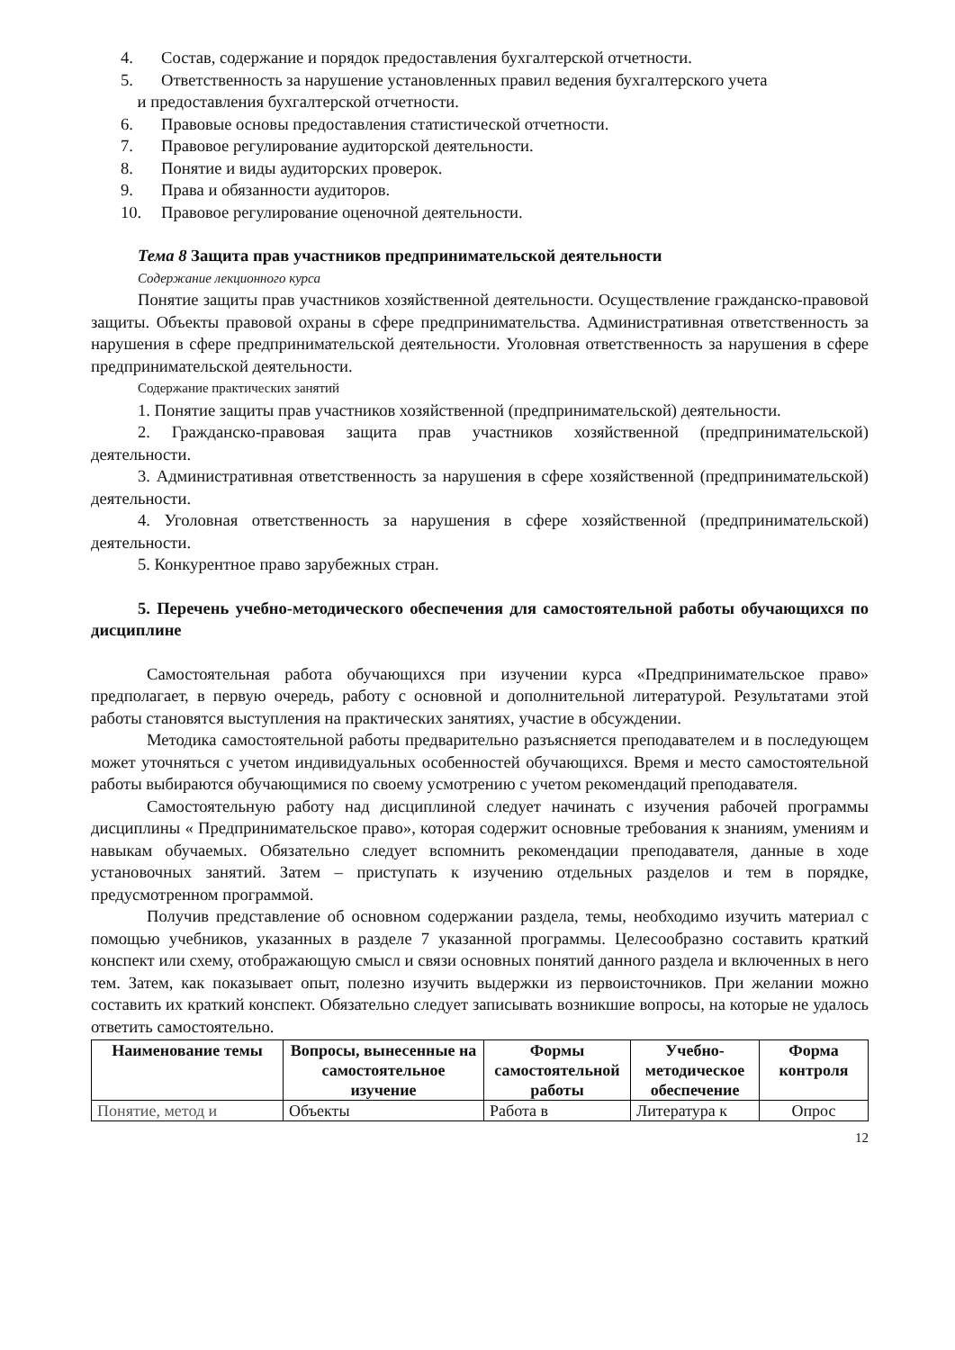4. Состав, содержание и порядок предоставления бухгалтерской отчетности.
5. Ответственность за нарушение установленных правил ведения бухгалтерского учета
и предоставления бухгалтерской отчетности.
6. Правовые основы предоставления статистической отчетности.
7. Правовое регулирование аудиторской деятельности.
8. Понятие и виды аудиторских проверок.
9. Права и обязанности аудиторов.
10. Правовое регулирование оценочной деятельности.
Тема 8 Защита прав участников предпринимательской деятельности
Содержание лекционного курса
Понятие защиты прав участников хозяйственной деятельности. Осуществление гражданско-правовой защиты. Объекты правовой охраны в сфере предпринимательства. Административная ответственность за нарушения в сфере предпринимательской деятельности. Уголовная ответственность за нарушения в сфере предпринимательской деятельности.
Содержание практических занятий
1. Понятие защиты прав участников хозяйственной (предпринимательской) деятельности.
2. Гражданско-правовая защита прав участников хозяйственной (предпринимательской) деятельности.
3. Административная ответственность за нарушения в сфере хозяйственной (предпринимательской) деятельности.
4. Уголовная ответственность за нарушения в сфере хозяйственной (предпринимательской) деятельности.
5. Конкурентное право зарубежных стран.
5. Перечень учебно-методического обеспечения для самостоятельной работы обучающихся по дисциплине
Самостоятельная работа обучающихся при изучении курса «Предпринимательское право» предполагает, в первую очередь, работу с основной и дополнительной литературой. Результатами этой работы становятся выступления на практических занятиях, участие в обсуждении.
Методика самостоятельной работы предварительно разъясняется преподавателем и в последующем может уточняться с учетом индивидуальных особенностей обучающихся. Время и место самостоятельной работы выбираются обучающимися по своему усмотрению с учетом рекомендаций преподавателя.
Самостоятельную работу над дисциплиной следует начинать с изучения рабочей программы дисциплины « Предпринимательское право», которая содержит основные требования к знаниям, умениям и навыкам обучаемых. Обязательно следует вспомнить рекомендации преподавателя, данные в ходе установочных занятий. Затем – приступать к изучению отдельных разделов и тем в порядке, предусмотренном программой.
Получив представление об основном содержании раздела, темы, необходимо изучить материал с помощью учебников, указанных в разделе 7 указанной программы. Целесообразно составить краткий конспект или схему, отображающую смысл и связи основных понятий данного раздела и включенных в него тем. Затем, как показывает опыт, полезно изучить выдержки из первоисточников. При желании можно составить их краткий конспект. Обязательно следует записывать возникшие вопросы, на которые не удалось ответить самостоятельно.
| Наименование темы | Вопросы, вынесенные на самостоятельное изучение | Формы самостоятельной работы | Учебно-методическое обеспечение | Форма контроля |
| --- | --- | --- | --- | --- |
| Понятие, метод и | Объекты | Работа в | Литература к | Опрос |
12